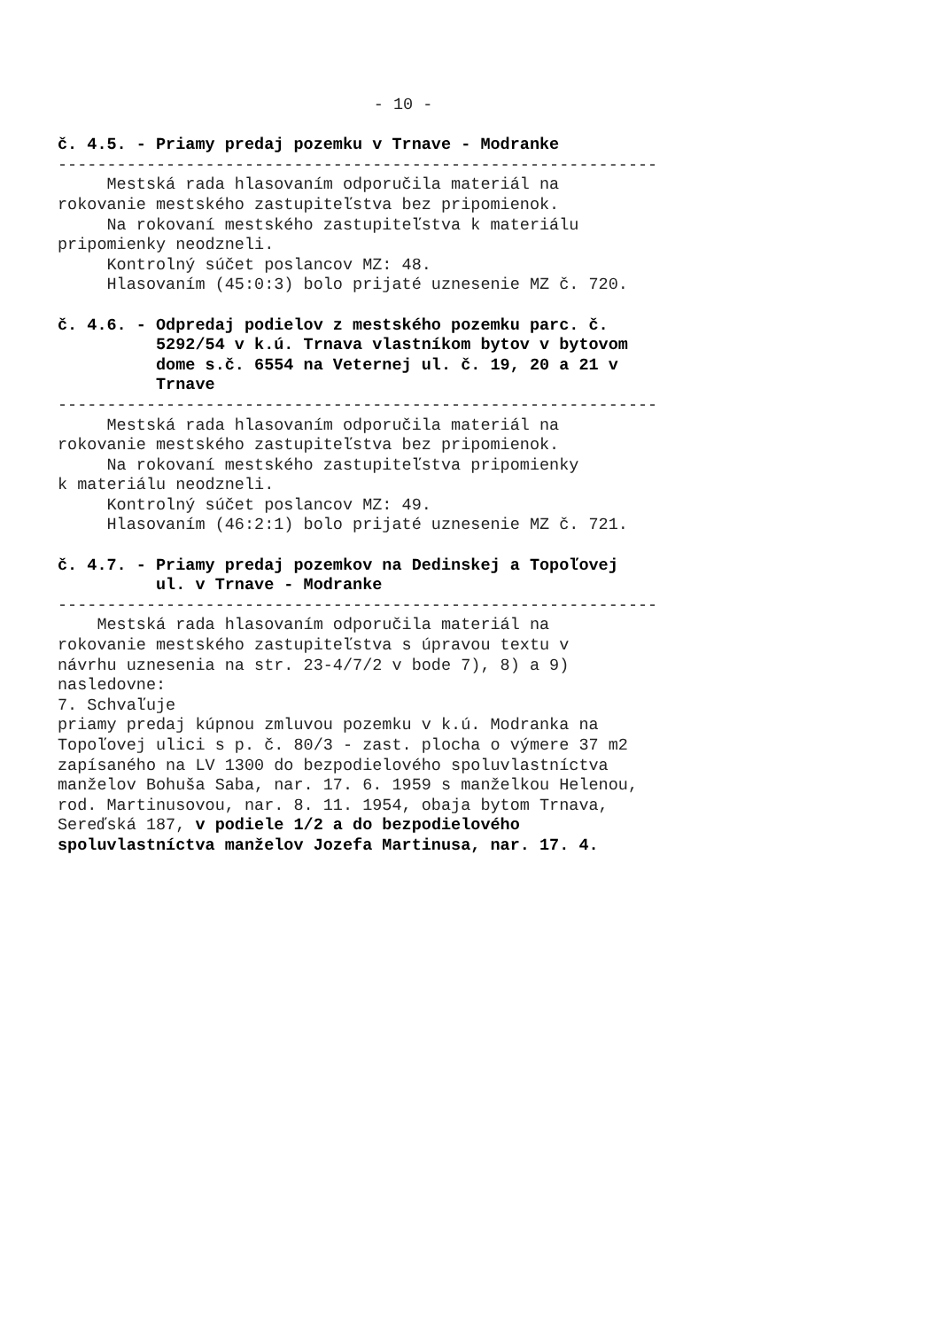- 10 -
č. 4.5. - Priamy predaj pozemku v Trnave - Modranke ------------------------------------------------------------- Mestská rada hlasovaním odporučila materiál na rokovanie mestského zastupiteľstva bez pripomienok. Na rokovaní mestského zastupiteľstva k materiálu pripomienky neodzneli. Kontrolný súčet poslancov MZ: 48. Hlasovaním (45:0:3) bolo prijaté uznesenie MZ č. 720. č. 4.6. - Odpredaj podielov z mestského pozemku parc. č. 5292/54 v k.ú. Trnava vlastníkom bytov v bytovom dome s.č. 6554 na Veternej ul. č. 19, 20 a 21 v Trnave ------------------------------------------------------------- Mestská rada hlasovaním odporučila materiál na rokovanie mestského zastupiteľstva bez pripomienok. Na rokovaní mestského zastupiteľstva pripomienky k materiálu neodzneli. Kontrolný súčet poslancov MZ: 49. Hlasovaním (46:2:1) bolo prijaté uznesenie MZ č. 721. č. 4.7. - Priamy predaj pozemkov na Dedinskej a Topoľovej ul. v Trnave - Modranke ------------------------------------------------------------- Mestská rada hlasovaním odporučila materiál na rokovanie mestského zastupiteľstva s úpravou textu v návrhu uznesenia na str. 23-4/7/2 v bode 7), 8) a 9) nasledovne: 7. Schvaľuje priamy predaj kúpnou zmluvou pozemku v k.ú. Modranka na Topoľovej ulici s p. č. 80/3 - zast. plocha o výmere 37 m2 zapísaného na LV 1300 do bezpodielového spoluvlastníctva manželov Bohuša Saba, nar. 17. 6. 1959 s manželkou Helenou, rod. Martinusovou, nar. 8. 11. 1954, obaja bytom Trnava, Sereďská 187, v podiele 1/2 a do bezpodielového spoluvlastníctva manželov Jozefa Martinusa, nar. 17. 4.